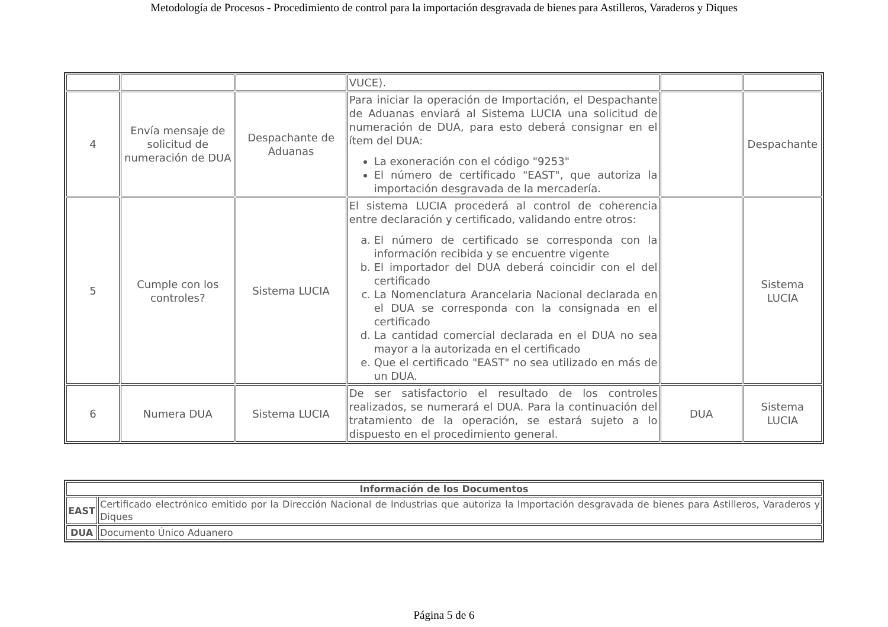Metodología de Procesos - Procedimiento de control para la importación desgravada de bienes para Astilleros, Varaderos y Diques
| | | | VUCE). | | |
| 4 | Envía mensaje de solicitud de numeración de DUA | Despachante de Aduanas | Para iniciar la operación de Importación, el Despachante de Aduanas enviará al Sistema LUCIA una solicitud de numeración de DUA, para esto deberá consignar en el ítem del DUA: La exoneración con el código "9253" El número de certificado "EAST", que autoriza la importación desgravada de la mercadería. | | Despachante |
| 5 | Cumple con los controles? | Sistema LUCIA | El sistema LUCIA procederá al control de coherencia entre declaración y certificado, validando entre otros: a. El número de certificado se corresponda con la información recibida y se encuentre vigente b. El importador del DUA deberá coincidir con el del certificado c. La Nomenclatura Arancelaria Nacional declarada en el DUA se corresponda con la consignada en el certificado d. La cantidad comercial declarada en el DUA no sea mayor a la autorizada en el certificado e. Que el certificado "EAST" no sea utilizado en más de un DUA. | | Sistema LUCIA |
| 6 | Numera DUA | Sistema LUCIA | De ser satisfactorio el resultado de los controles realizados, se numerará el DUA. Para la continuación del tratamiento de la operación, se estará sujeto a lo dispuesto en el procedimiento general. | DUA | Sistema LUCIA |
| Información de los Documentos | |
| --- | --- |
| EAST | Certificado electrónico emitido por la Dirección Nacional de Industrias que autoriza la Importación desgravada de bienes para Astilleros, Varaderos y Diques |
| DUA | Documento Único Aduanero |
Página 5 de 6